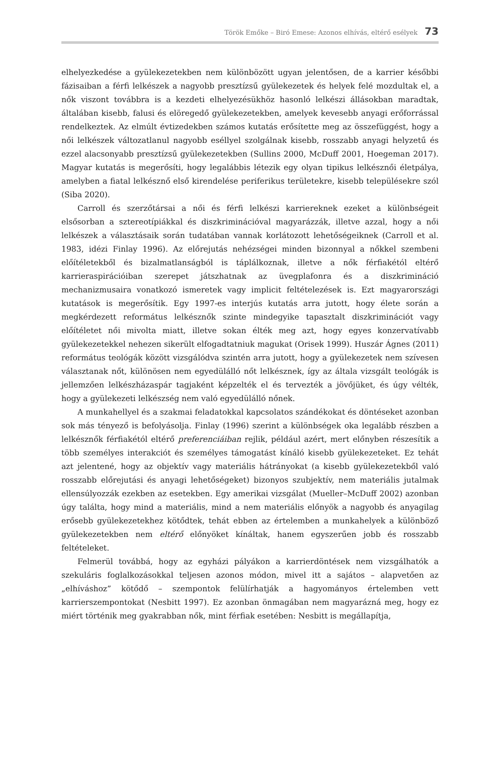Török Emőke – Biró Emese: Azonos elhívás, eltérő esélyek 73
elhelyezkedése a gyülekezetekben nem különbözött ugyan jelentősen, de a karrier későbbi fázisaiban a férfi lelkészek a nagyobb presztízsű gyülekezetek és helyek felé mozdultak el, a nők viszont továbbra is a kezdeti elhelyezésükhöz hasonló lelkészi állásokban maradtak, általában kisebb, falusi és elöregedő gyülekezetekben, amelyek kevesebb anyagi erőforrással rendelkeztek. Az elmúlt évtizedekben számos kutatás erősítette meg az összefüggést, hogy a női lelkészek változatlanul nagyobb eséllyel szolgálnak kisebb, rosszabb anyagi helyzetű és ezzel alacsonyabb presztízsű gyülekezetekben (Sullins 2000, McDuff 2001, Hoegeman 2017). Magyar kutatás is megerősíti, hogy legalábbis létezik egy olyan tipikus lelkésznői életpálya, amelyben a fiatal lelkésznő első kirendelése periferikus területekre, kisebb településekre szól (Siba 2020).
Carroll és szerzőtársai a női és férfi lelkészi karriereknek ezeket a különbségeit elsősorban a sztereotípiákkal és diszkriminációval magyarázzák, illetve azzal, hogy a női lelkészek a választásaik során tudatában vannak korlátozott lehetőségeiknek (Carroll et al. 1983, idézi Finlay 1996). Az előrejutás nehézségei minden bizonnyal a nőkkel szembeni előítéletekből és bizalmatlanságból is táplálkoznak, illetve a nők férfiakétól eltérő karrieraspirációiban szerepet játszhatnak az üvegplafonra és a diszkrimináció mechanizmusaira vonatkozó ismeretek vagy implicit feltételezések is. Ezt magyarországi kutatások is megerősítik. Egy 1997-es interjús kutatás arra jutott, hogy élete során a megkérdezett református lelkésznők szinte mindegyike tapasztalt diszkriminációt vagy előítéletet női mivolta miatt, illetve sokan élték meg azt, hogy egyes konzervatívabb gyülekezetekkel nehezen sikerült elfogadtatniuk magukat (Orisek 1999). Huszár Ágnes (2011) református teológák között vizsgálódva szintén arra jutott, hogy a gyülekezetek nem szívesen választanak nőt, különösen nem egyedülálló nőt lelkésznek, így az általa vizsgált teológák is jellemzően lelkészházaspár tagjaként képzelték el és tervezték a jövőjüket, és úgy vélték, hogy a gyülekezeti lelkészség nem való egyedülálló nőnek.
A munkahellyel és a szakmai feladatokkal kapcsolatos szándékokat és döntéseket azonban sok más tényező is befolyásolja. Finlay (1996) szerint a különbségek oka legalább részben a lelkésznők férfiakétól eltérő preferenciáiban rejlik, például azért, mert előnyben részesítik a több személyes interakciót és személyes támogatást kínáló kisebb gyülekezeteket. Ez tehát azt jelentené, hogy az objektív vagy materiális hátrányokat (a kisebb gyülekezetekből való rosszabb előrejutási és anyagi lehetőségeket) bizonyos szubjektív, nem materiális jutalmak ellensúlyozzák ezekben az esetekben. Egy amerikai vizsgálat (Mueller–McDuff 2002) azonban úgy találta, hogy mind a materiális, mind a nem materiális előnyök a nagyobb és anyagilag erősebb gyülekezetekhez kötődtek, tehát ebben az értelemben a munkahelyek a különböző gyülekezetekben nem eltérő előnyöket kínáltak, hanem egyszerűen jobb és rosszabb feltételeket.
Felmerül továbbá, hogy az egyházi pályákon a karrierdöntések nem vizsgálhatók a szekuláris foglalkozásokkal teljesen azonos módon, mivel itt a sajátos – alapvetően az „elhíváshoz” kötődő – szempontok felülírhatják a hagyományos értelemben vett karrierszempontokat (Nesbitt 1997). Ez azonban önmagában nem magyarázná meg, hogy ez miért történik meg gyakrabban nők, mint férfiak esetében: Nesbitt is megállapítja,